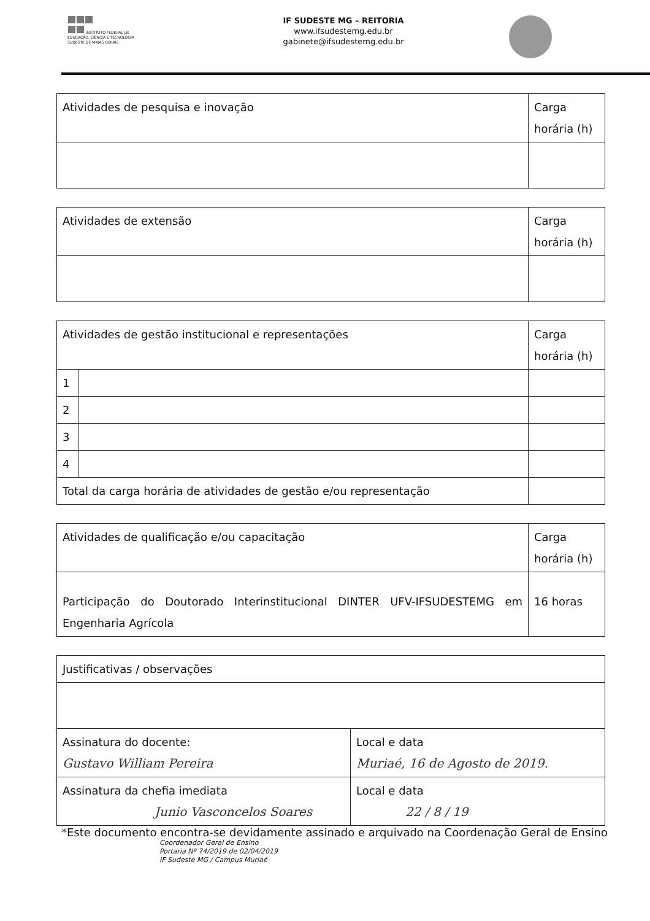INSTITUTO FEDERAL DE
EDUCAÇÃO, CIÊNCIA E TECNOLOGIA
SUDESTE DE MINAS GERAIS
IF SUDESTE MG – REITORIA
www.ifsudestemg.edu.br
gabinete@ifsudestemg.edu.br
| Atividades de pesquisa e inovação | Carga horária (h) |
| Atividades de extensão | Carga horária (h) |
| Atividades de gestão institucional e representações | | Carga horária (h) |
| 1 | | |
| 2 | | |
| 3 | | |
| 4 | | |
| Total da carga horária de atividades de gestão e/ou representação | | |
| Atividades de qualificação e/ou capacitação | Carga horária (h) |
| Participação do Doutorado Interinstitucional DINTER UFV-IFSUDESTEMG em Engenharia Agrícola | 16 horas |
| Justificativas / observações | |
| Assinatura do docente: Gustavo William Pereira | Local e data Muriaé, 16 de Agosto de 2019. |
| Assinatura da chefia imediata Junio Vasconcelos Soares | Local e data 22 / 8 / 19 |
*Este documento encontra-se devidamente assinado e arquivado na Coordenação Geral de Ensino
Coordenador Geral de Ensino
Portaria Nº 74/2019 de 02/04/2019
IF Sudeste MG / Campus Muriaé